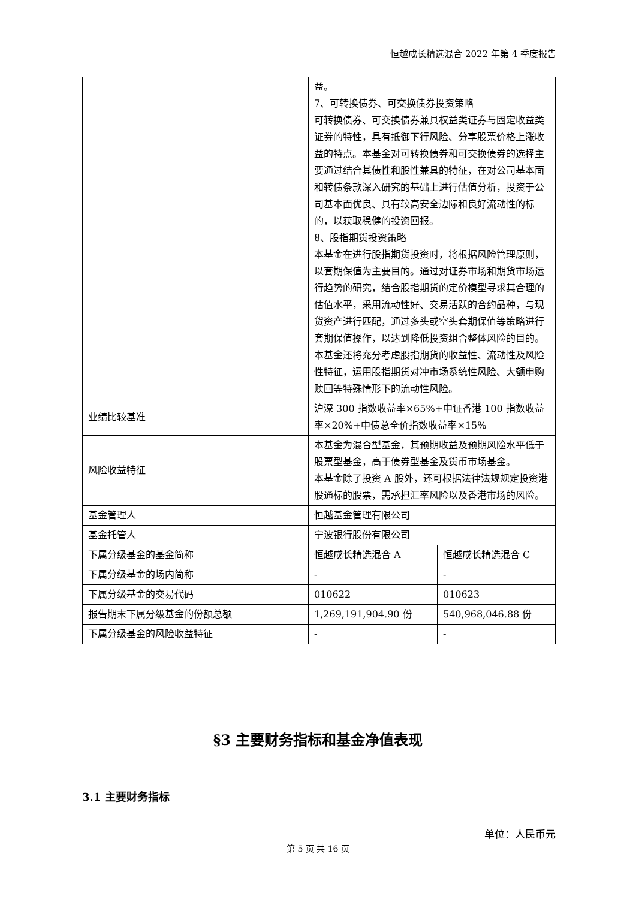恒越成长精选混合 2022 年第 4 季度报告
| | 益。 7、可转换债券、可交换债券投资策略 可转换债券、可交换债券兼具权益类证券与固定收益类证券的特性，具有抵御下行风险、分享股票价格上涨收益的特点。本基金对可转换债券和可交换债券的选择主要通过结合其债性和股性兼具的特征，在对公司基本面和转债条款深入研究的基础上进行估值分析，投资于公司基本面优良、具有较高安全边际和良好流动性的标的，以获取稳健的投资回报。 8、股指期货投资策略 本基金在进行股指期货投资时，将根据风险管理原则，以套期保值为主要目的。通过对证券市场和期货市场运行趋势的研究，结合股指期货的定价模型寻求其合理的估值水平，采用流动性好、交易活跃的合约品种，与现货资产进行匹配，通过多头或空头套期保值等策略进行套期保值操作，以达到降低投资组合整体风险的目的。 本基金还将充分考虑股指期货的收益性、流动性及风险性特征，运用股指期货对冲市场系统性风险、大额申购赎回等特殊情形下的流动性风险。 | |
| 业绩比较基准 | 沪深 300 指数收益率×65%+中证香港 100 指数收益率×20%+中债总全价指数收益率×15% | |
| 风险收益特征 | 本基金为混合型基金，其预期收益及预期风险水平低于股票型基金，高于债券型基金及货币市场基金。 本基金除了投资 A 股外，还可根据法律法规规定投资港股通标的股票，需承担汇率风险以及香港市场的风险。 | |
| 基金管理人 | 恒越基金管理有限公司 | |
| 基金托管人 | 宁波银行股份有限公司 | |
| 下属分级基金的基金简称 | 恒越成长精选混合 A | 恒越成长精选混合 C |
| 下属分级基金的场内简称 | - | - |
| 下属分级基金的交易代码 | 010622 | 010623 |
| 报告期末下属分级基金的份额总额 | 1,269,191,904.90 份 | 540,968,046.88 份 |
| 下属分级基金的风险收益特征 | - | - |
§3 主要财务指标和基金净值表现
3.1 主要财务指标
单位：人民币元
第 5 页 共 16 页